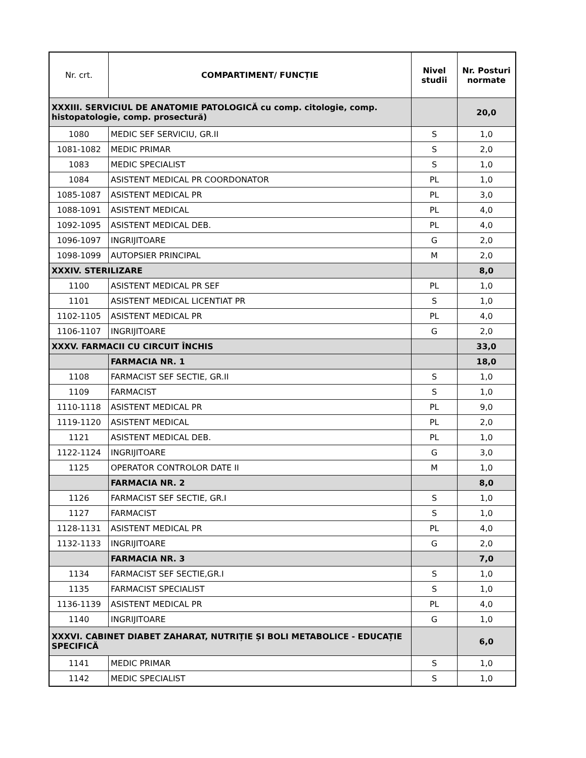| Nr. crt. | COMPARTIMENT/ FUNCȚIE | Nivel studii | Nr. Posturi normate |
| --- | --- | --- | --- |
| XXXIII. SERVICIUL DE ANATOMIE PATOLOGICĂ cu comp. citologie, comp. histopatologie, comp. prosectură) | | | 20,0 |
| 1080 | MEDIC SEF SERVICIU, GR.II | S | 1,0 |
| 1081-1082 | MEDIC PRIMAR | S | 2,0 |
| 1083 | MEDIC SPECIALIST | S | 1,0 |
| 1084 | ASISTENT MEDICAL PR COORDONATOR | PL | 1,0 |
| 1085-1087 | ASISTENT MEDICAL PR | PL | 3,0 |
| 1088-1091 | ASISTENT MEDICAL | PL | 4,0 |
| 1092-1095 | ASISTENT MEDICAL DEB. | PL | 4,0 |
| 1096-1097 | INGRIJITOARE | G | 2,0 |
| 1098-1099 | AUTOPSIER PRINCIPAL | M | 2,0 |
| XXXIV. STERILIZARE | | | 8,0 |
| 1100 | ASISTENT MEDICAL PR SEF | PL | 1,0 |
| 1101 | ASISTENT MEDICAL LICENTIAT PR | S | 1,0 |
| 1102-1105 | ASISTENT MEDICAL PR | PL | 4,0 |
| 1106-1107 | INGRIJITOARE | G | 2,0 |
| XXXV. FARMACII CU CIRCUIT ÎNCHIS | | | 33,0 |
| | FARMACIA NR. 1 | | 18,0 |
| 1108 | FARMACIST SEF SECTIE, GR.II | S | 1,0 |
| 1109 | FARMACIST | S | 1,0 |
| 1110-1118 | ASISTENT MEDICAL PR | PL | 9,0 |
| 1119-1120 | ASISTENT MEDICAL | PL | 2,0 |
| 1121 | ASISTENT MEDICAL DEB. | PL | 1,0 |
| 1122-1124 | INGRIJITOARE | G | 3,0 |
| 1125 | OPERATOR CONTROLOR DATE II | M | 1,0 |
| | FARMACIA NR. 2 | | 8,0 |
| 1126 | FARMACIST SEF SECTIE, GR.I | S | 1,0 |
| 1127 | FARMACIST | S | 1,0 |
| 1128-1131 | ASISTENT MEDICAL PR | PL | 4,0 |
| 1132-1133 | INGRIJITOARE | G | 2,0 |
| | FARMACIA NR. 3 | | 7,0 |
| 1134 | FARMACIST SEF SECTIE,GR.I | S | 1,0 |
| 1135 | FARMACIST SPECIALIST | S | 1,0 |
| 1136-1139 | ASISTENT MEDICAL PR | PL | 4,0 |
| 1140 | INGRIJITOARE | G | 1,0 |
| XXXVI. CABINET DIABET ZAHARAT, NUTRIȚIE ȘI BOLI METABOLICE - EDUCAȚIE SPECIFICĂ | | | 6,0 |
| 1141 | MEDIC PRIMAR | S | 1,0 |
| 1142 | MEDIC SPECIALIST | S | 1,0 |